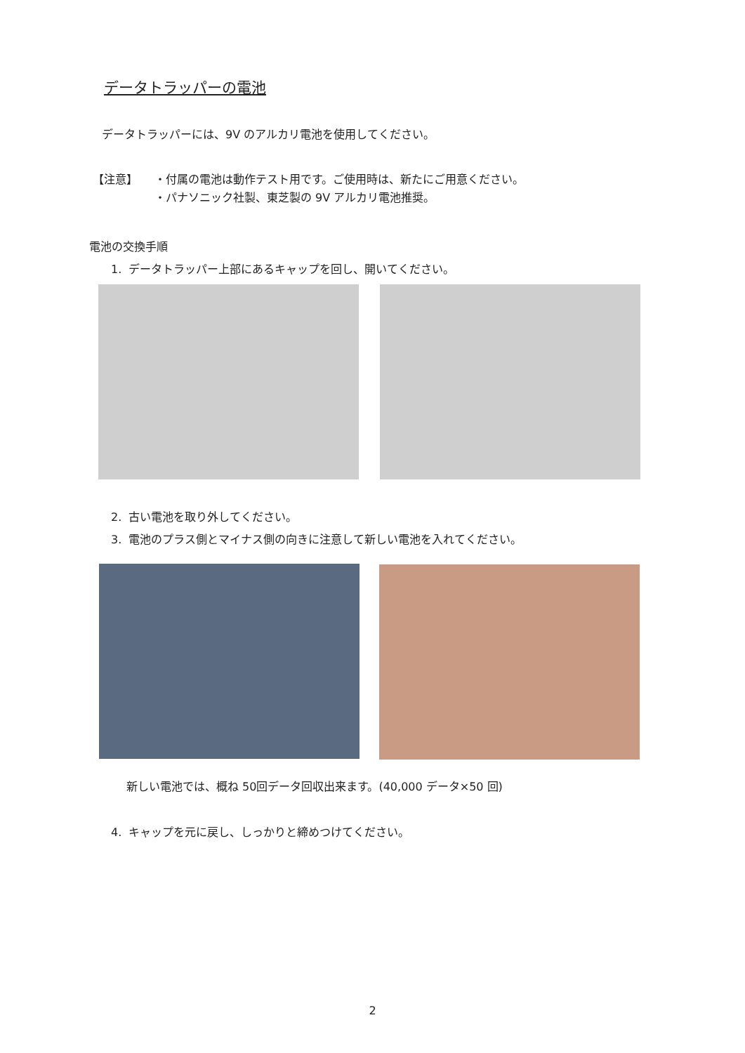データトラッパーの電池
データトラッパーには、9V のアルカリ電池を使用してください。
【注意】
・付属の電池は動作テスト用です。ご使用時は、新たにご用意ください。
・パナソニック社製、東芝製の 9V アルカリ電池推奨。
電池の交換手順
1. データトラッパー上部にあるキャップを回し、開いてください。
2. 古い電池を取り外してください。
3. 電池のプラス側とマイナス側の向きに注意して新しい電池を入れてください。
新しい電池では、概ね 50回データ回収出来ます。(40,000 データ×50 回)
4. キャップを元に戻し、しっかりと締めつけてください。
2